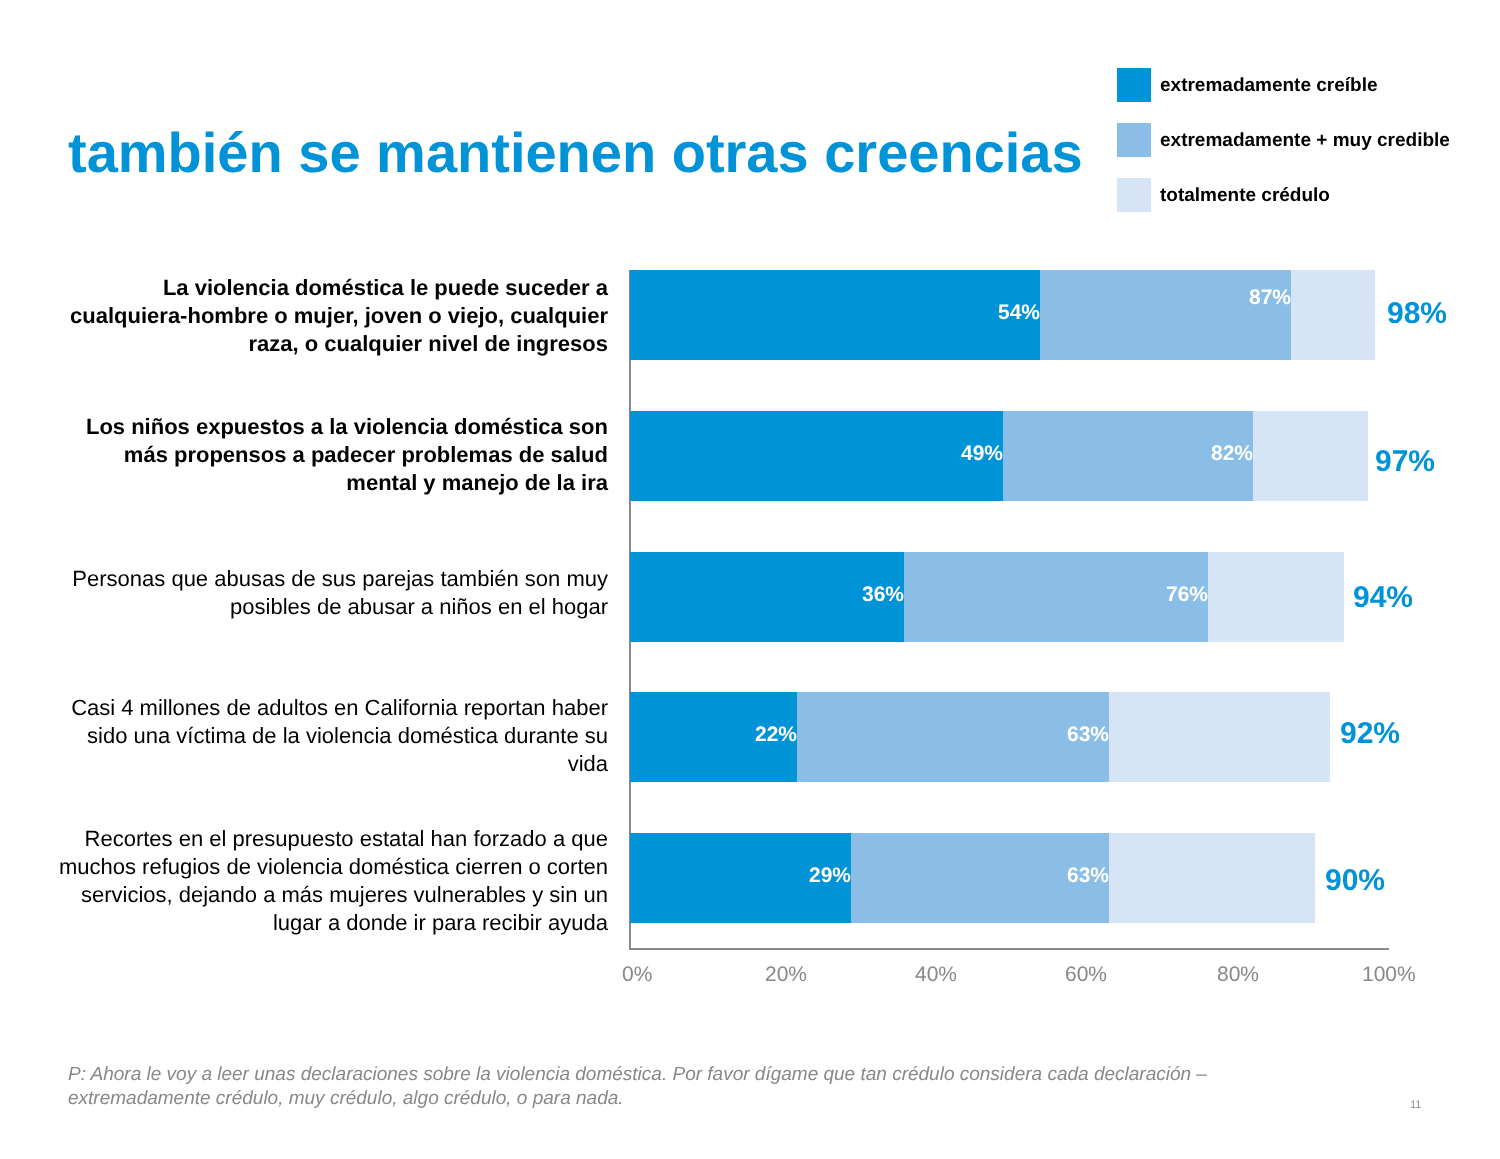también se mantienen otras creencias
extremadamente creíble
extremadamente + muy credible
totalmente crédulo
La violencia doméstica le puede suceder a cualquiera-hombre o mujer, joven o viejo, cualquier raza, o cualquier nivel de ingresos
54%
87%
98%
Los niños expuestos a la violencia doméstica son más propensos a padecer problemas de salud mental y manejo de la ira
49%
82%
97%
Personas que abusas de sus parejas también son muy posibles de abusar a niños en el hogar
36%
76%
94%
Casi 4 millones de adultos en California reportan haber sido una víctima de la violencia doméstica durante su vida
22%
63%
92%
Recortes en el presupuesto estatal han forzado a que muchos refugios de violencia doméstica cierren o corten servicios, dejando a más mujeres vulnerables y sin un lugar a donde ir para recibir ayuda
29%
63%
90%
0% 20% 40% 60% 80% 100%
P: Ahora le voy a leer unas declaraciones sobre la violencia doméstica. Por favor dígame que tan crédulo considera cada declaración – extremadamente crédulo, muy crédulo, algo crédulo, o para nada.
11